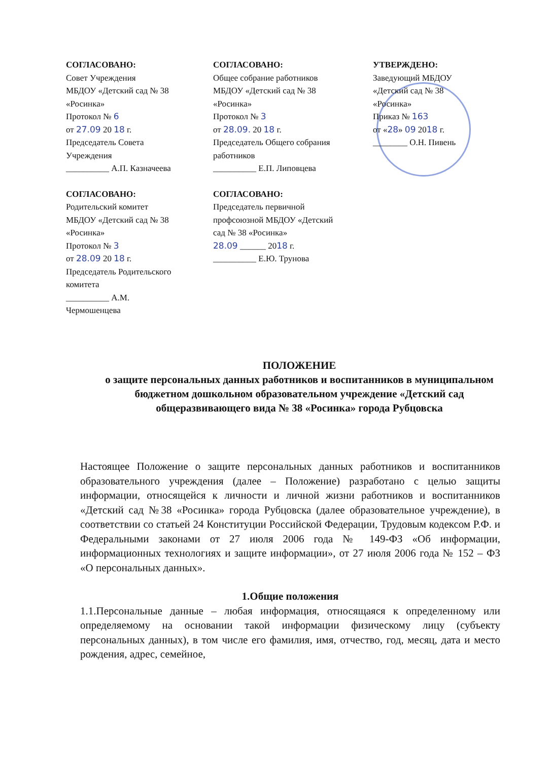СОГЛАСОВАНО:
Совет Учреждения
МБДОУ «Детский сад № 38
«Росинка»
Протокол № 6
от 27.09 20 18 г.
Председатель Совета
Учреждения
__________ А.П. Казначеева
СОГЛАСОВАНО:
Общее собрание работников
МБДОУ «Детский сад № 38
«Росинка»
Протокол № 3
от 28.09. 20 18 г.
Председатель Общего собрания
работников
__________ Е.П. Липовцева
УТВЕРЖДЕНО:
Заведующий МБДОУ
«Детский сад № 38
«Росинка»
Приказ № 163
от «28» 09 2018 г.
________ О.Н. Пивень
СОГЛАСОВАНО:
Родительский комитет
МБДОУ «Детский сад № 38
«Росинка»
Протокол № 3
от 28.09 20 18 г.
Председатель Родительского
комитета
__________ А.М.
Чермошенцева
СОГЛАСОВАНО:
Председатель первичной
профсоюзной МБДОУ «Детский
сад № 38 «Росинка»
28.09 ______ 2018 г.
__________ Е.Ю. Трунова
ПОЛОЖЕНИЕ
о защите персональных данных работников и воспитанников в муниципальном бюджетном дошкольном образовательном учреждение «Детский сад общеразвивающего вида № 38 «Росинка» города Рубцовска
Настоящее Положение о защите персональных данных работников и воспитанников образовательного учреждения (далее – Положение) разработано с целью защиты информации, относящейся к личности и личной жизни работников и воспитанников «Детский сад №38 «Росинка» города Рубцовска (далее образовательное учреждение), в соответствии со статьей 24 Конституции Российской Федерации, Трудовым кодексом Р.Ф. и Федеральными законами от 27 июля 2006 года № 149-ФЗ «Об информации, информационных технологиях и защите информации», от 27 июля 2006 года № 152 – ФЗ «О персональных данных».
1.Общие положения
1.1.Персональные данные – любая информация, относящаяся к определенному или определяемому на основании такой информации физическому лицу (субъекту персональных данных), в том числе его фамилия, имя, отчество, год, месяц, дата и место рождения, адрес, семейное,